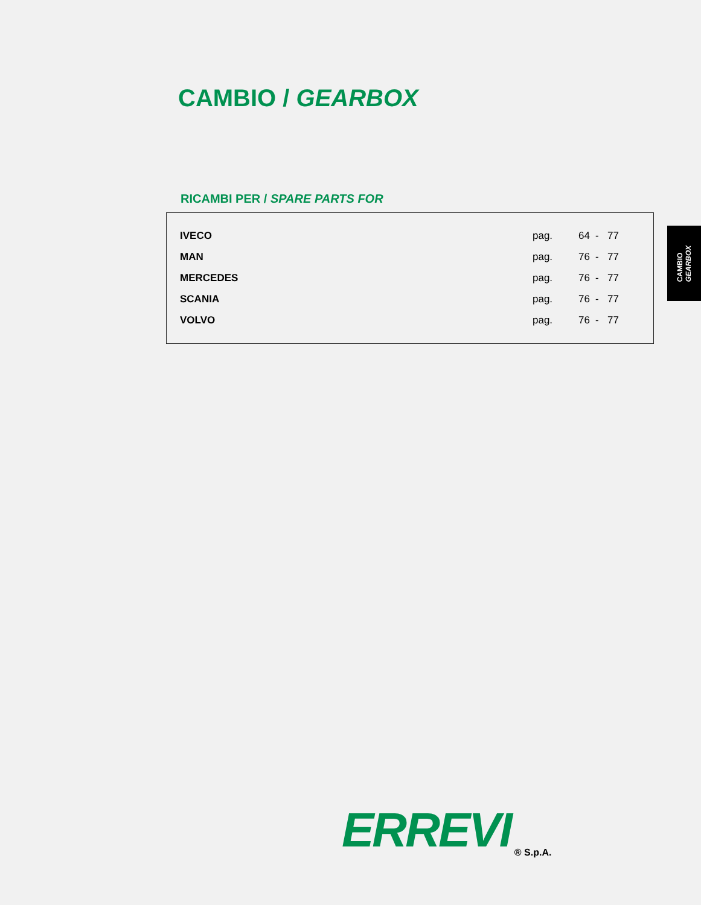CAMBIO / GEARBOX
RICAMBI PER / SPARE PARTS FOR
| IVECO | pag. | 64 | - | 77 |
| MAN | pag. | 76 | - | 77 |
| MERCEDES | pag. | 76 | - | 77 |
| SCANIA | pag. | 76 | - | 77 |
| VOLVO | pag. | 76 | - | 77 |
CAMBIO
GEARBOX
ERREVI ® S.p.A.